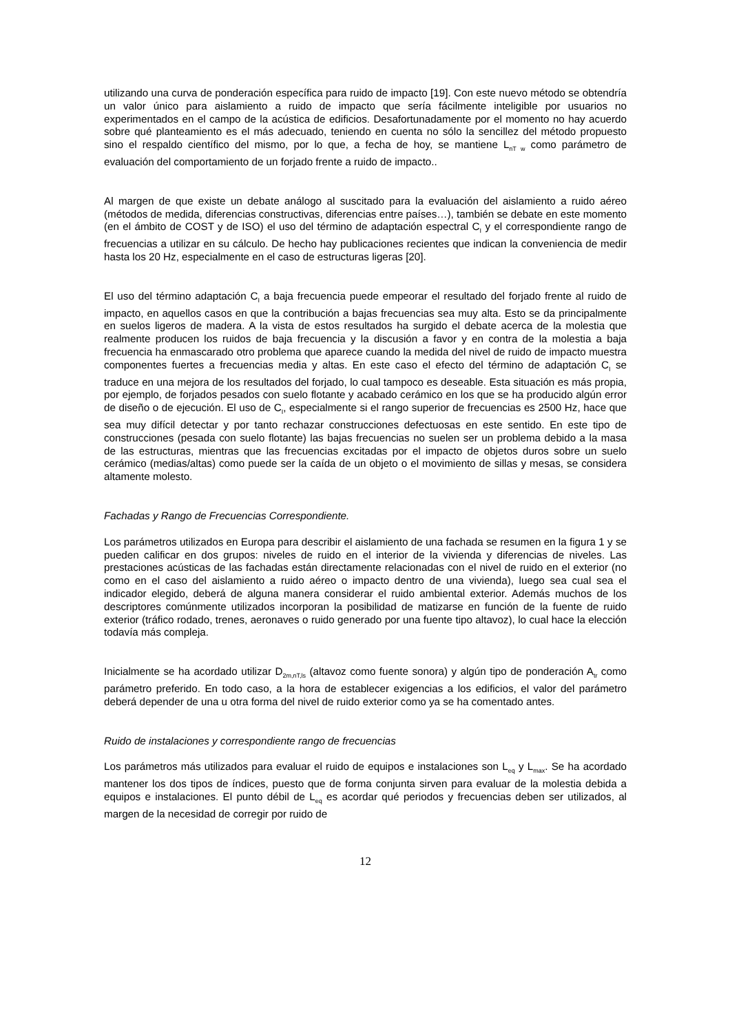utilizando una curva de ponderación específica para ruido de impacto [19]. Con este nuevo método se obtendría un valor único para aislamiento a ruido de impacto que sería fácilmente inteligible por usuarios no experimentados en el campo de la acústica de edificios. Desafortunadamente por el momento no hay acuerdo sobre qué planteamiento es el más adecuado, teniendo en cuenta no sólo la sencillez del método propuesto sino el respaldo científico del mismo, por lo que, a fecha de hoy, se mantiene L<sub>nT w</sub> como parámetro de evaluación del comportamiento de un forjado frente a ruido de impacto..
Al margen de que existe un debate análogo al suscitado para la evaluación del aislamiento a ruido aéreo (métodos de medida, diferencias constructivas, diferencias entre países…), también se debate en este momento (en el ámbito de COST y de ISO) el uso del término de adaptación espectral C<sub>I</sub> y el correspondiente rango de frecuencias a utilizar en su cálculo. De hecho hay publicaciones recientes que indican la conveniencia de medir hasta los 20 Hz, especialmente en el caso de estructuras ligeras [20].
El uso del término adaptación C<sub>I</sub> a baja frecuencia puede empeorar el resultado del forjado frente al ruido de impacto, en aquellos casos en que la contribución a bajas frecuencias sea muy alta. Esto se da principalmente en suelos ligeros de madera. A la vista de estos resultados ha surgido el debate acerca de la molestia que realmente producen los ruidos de baja frecuencia y la discusión a favor y en contra de la molestia a baja frecuencia ha enmascarado otro problema que aparece cuando la medida del nivel de ruido de impacto muestra componentes fuertes a frecuencias media y altas. En este caso el efecto del término de adaptación C<sub>I</sub> se traduce en una mejora de los resultados del forjado, lo cual tampoco es deseable. Esta situación es más propia, por ejemplo, de forjados pesados con suelo flotante y acabado cerámico en los que se ha producido algún error de diseño o de ejecución. El uso de C<sub>I</sub>, especialmente si el rango superior de frecuencias es 2500 Hz, hace que sea muy difícil detectar y por tanto rechazar construcciones defectuosas en este sentido. En este tipo de construcciones (pesada con suelo flotante) las bajas frecuencias no suelen ser un problema debido a la masa de las estructuras, mientras que las frecuencias excitadas por el impacto de objetos duros sobre un suelo cerámico (medias/altas) como puede ser la caída de un objeto o el movimiento de sillas y mesas, se considera altamente molesto.
Fachadas y Rango de Frecuencias Correspondiente.
Los parámetros utilizados en Europa para describir el aislamiento de una fachada se resumen en la figura 1 y se pueden calificar en dos grupos: niveles de ruido en el interior de la vivienda y diferencias de niveles. Las prestaciones acústicas de las fachadas están directamente relacionadas con el nivel de ruido en el exterior (no como en el caso del aislamiento a ruido aéreo o impacto dentro de una vivienda), luego sea cual sea el indicador elegido, deberá de alguna manera considerar el ruido ambiental exterior. Además muchos de los descriptores comúnmente utilizados incorporan la posibilidad de matizarse en función de la fuente de ruido exterior (tráfico rodado, trenes, aeronaves o ruido generado por una fuente tipo altavoz), lo cual hace la elección todavía más compleja.
Inicialmente se ha acordado utilizar D<sub>2m,nT,ls</sub> (altavoz como fuente sonora) y algún tipo de ponderación A<sub>tr</sub> como parámetro preferido. En todo caso, a la hora de establecer exigencias a los edificios, el valor del parámetro deberá depender de una u otra forma del nivel de ruido exterior como ya se ha comentado antes.
Ruido de instalaciones y correspondiente rango de frecuencias
Los parámetros más utilizados para evaluar el ruido de equipos e instalaciones son L<sub>eq</sub> y L<sub>max</sub>. Se ha acordado mantener los dos tipos de índices, puesto que de forma conjunta sirven para evaluar de la molestia debida a equipos e instalaciones. El punto débil de L<sub>eq</sub> es acordar qué periodos y frecuencias deben ser utilizados, al margen de la necesidad de corregir por ruido de
12